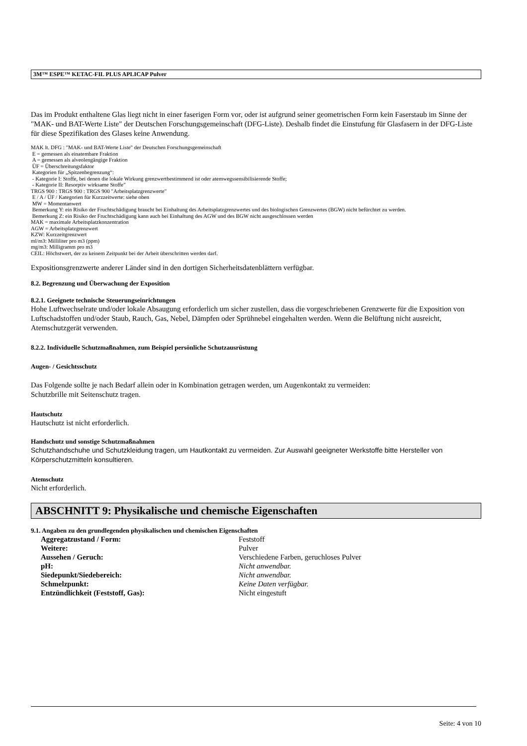3M™ ESPE™ KETAC-FIL PLUS APLICAP Pulver
Das im Produkt enthaltene Glas liegt nicht in einer faserigen Form vor, oder ist aufgrund seiner geometrischen Form kein Faserstaub im Sinne der "MAK- und BAT-Werte Liste" der Deutschen Forschungsgemeinschaft (DFG-Liste). Deshalb findet die Einstufung für Glasfasern in der DFG-Liste für diese Spezifikation des Glases keine Anwendung.
MAK lt. DFG : "MAK- und BAT-Werte Liste" der Deutschen Forschungsgemeinschaft
E = gemessen als einatembare Fraktion
A = gemessen als alveolengängige Fraktion
ÜF = Überschreitungsfaktor
Kategorien für „Spitzenbegrenzung“:
- Kategorie I: Stoffe, bei denen die lokale Wirkung grenzwertbestimmend ist oder atemwegssensibilisierende Stoffe;
- Kategorie II: Resorptiv wirksame Stoffe"
TRGS 900 : TRGS 900 : TRGS 900 "Arbeitsplatzgrenzwerte"
E / A / ÜF / Kategorien für Kurzzeitwerte: siehe oben
MW = Momentanwert
Bemerkung Y: ein Risiko der Fruchtschädigung braucht bei Einhaltung des Arbeitsplatzgrenzwertes und des biologischen Grenzwertes (BGW) nicht befürchtet zu werden.
Bemerkung Z: ein Risiko der Fruchtschädigung kann auch bei Einhaltung des AGW und des BGW nicht ausgeschlossen werden
MAK = maximale Arbeitsplatzkonzentration
AGW = Arbeitsplatzgrenzwert
KZW: Kurzzeitgrenzwert
ml/m3: Milliliter pro m3 (ppm)
mg/m3: Milligramm pro m3
CEIL: Höchstwert, der zu keinem Zeitpunkt bei der Arbeit überschritten werden darf.
Expositionsgrenzwerte anderer Länder sind in den dortigen Sicherheitsdatenblättern verfügbar.
8.2. Begrenzung und Überwachung der Exposition
8.2.1. Geeignete technische Steuerungseinrichtungen
Hohe Luftwechselrate und/oder lokale Absaugung erforderlich um sicher zustellen, dass die vorgeschriebenen Grenzwerte für die Exposition von Luftschadstoffen und/oder Staub, Rauch, Gas, Nebel, Dämpfen oder Sprühnebel eingehalten werden. Wenn die Belüftung nicht ausreicht, Atemschutzgerät verwenden.
8.2.2. Individuelle Schutzmaßnahmen, zum Beispiel persönliche Schutzausrüstung
Augen- / Gesichtsschutz
Das Folgende sollte je nach Bedarf allein oder in Kombination getragen werden, um Augenkontakt zu vermeiden:
Schutzbrille mit Seitenschutz tragen.
Hautschutz
Hautschutz ist nicht erforderlich.
Handschutz und sonstige Schutzmaßnahmen
Schutzhandschuhe und Schutzkleidung tragen, um Hautkontakt zu vermeiden. Zur Auswahl geeigneter Werkstoffe bitte Hersteller von Körperschutzmitteln konsultieren.
Atemschutz
Nicht erforderlich.
ABSCHNITT 9: Physikalische und chemische Eigenschaften
9.1. Angaben zu den grundlegenden physikalischen und chemischen Eigenschaften
Aggregatzustand / Form: Feststoff
Weitere: Pulver
Aussehen / Geruch: Verschiedene Farben, geruchloses Pulver
pH: Nicht anwendbar.
Siedepunkt/Siedebereich: Nicht anwendbar.
Schmelzpunkt: Keine Daten verfügbar.
Entzündlichkeit (Feststoff, Gas): Nicht eingestuft
Seite: 4 von 10